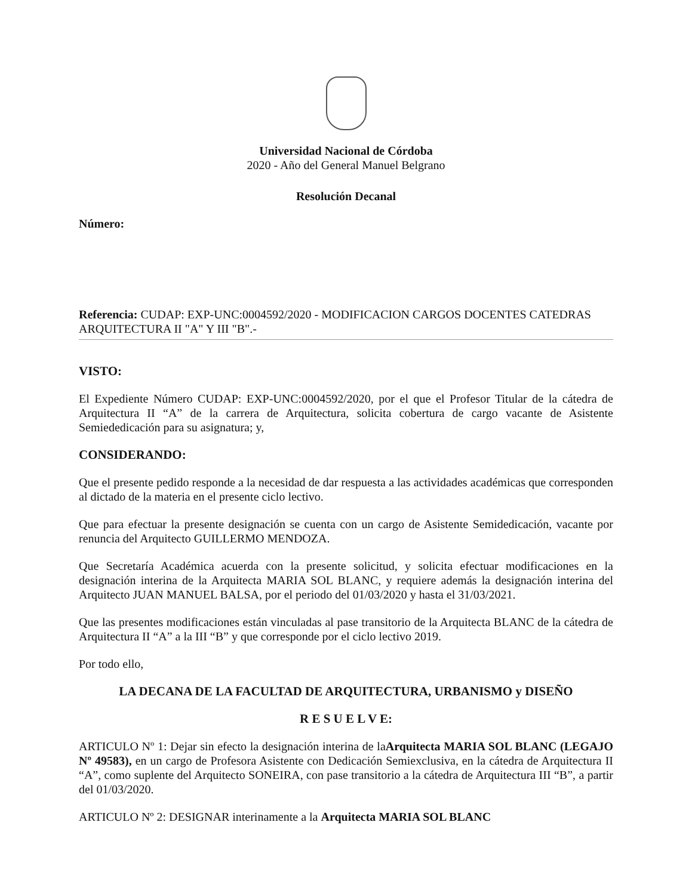Universidad Nacional de Córdoba
2020 - Año del General Manuel Belgrano
Resolución Decanal
Número:
Referencia: CUDAP: EXP-UNC:0004592/2020 - MODIFICACION CARGOS DOCENTES CATEDRAS ARQUITECTURA II "A" Y III "B".-
VISTO:
El Expediente Número CUDAP: EXP-UNC:0004592/2020, por el que el Profesor Titular de la cátedra de Arquitectura II “A” de la carrera de Arquitectura, solicita cobertura de cargo vacante de Asistente Semiededicación para su asignatura; y,
CONSIDERANDO:
Que el presente pedido responde a la necesidad de dar respuesta a las actividades académicas que corresponden al dictado de la materia en el presente ciclo lectivo.
Que para efectuar la presente designación se cuenta con un cargo de Asistente Semidedicación, vacante por renuncia del Arquitecto GUILLERMO MENDOZA.
Que Secretaría Académica acuerda con la presente solicitud, y solicita efectuar modificaciones en la designación interina de la Arquitecta MARIA SOL BLANC, y requiere además la designación interina del Arquitecto JUAN MANUEL BALSA, por el periodo del 01/03/2020 y hasta el 31/03/2021.
Que las presentes modificaciones están vinculadas al pase transitorio de la Arquitecta BLANC de la cátedra de Arquitectura II “A” a la III “B” y que corresponde por el ciclo lectivo 2019.
Por todo ello,
LA DECANA DE LA FACULTAD DE ARQUITECTURA, URBANISMO y DISEÑO
R E S U E L V E:
ARTICULO Nº 1: Dejar sin efecto la designación interina de laArquitecta MARIA SOL BLANC (LEGAJO Nº 49583), en un cargo de Profesora Asistente con Dedicación Semiexclusiva, en la cátedra de Arquitectura II “A”, como suplente del Arquitecto SONEIRA, con pase transitorio a la cátedra de Arquitectura III “B”, a partir del 01/03/2020.
ARTICULO Nº 2: DESIGNAR interinamente a la Arquitecta MARIA SOL BLANC